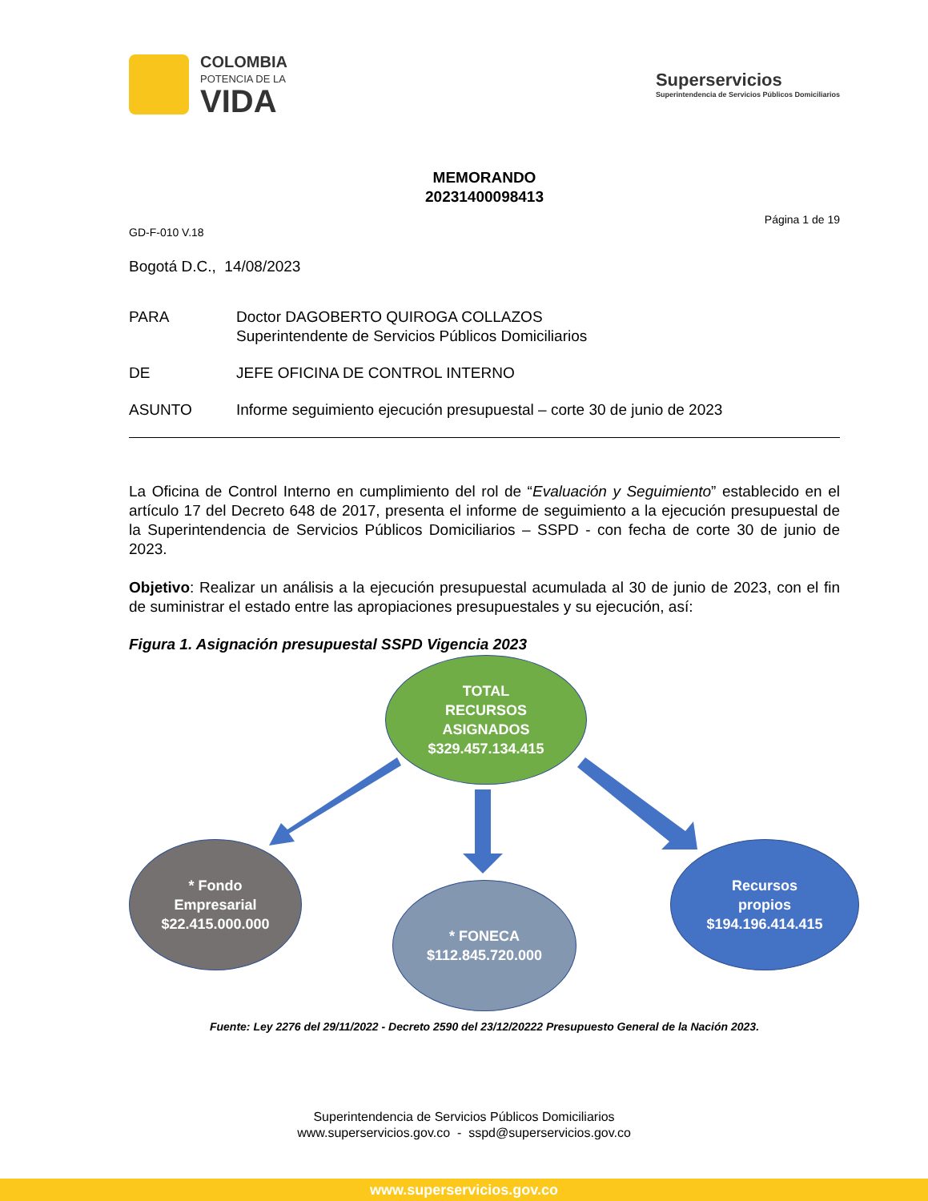COLOMBIA
POTENCIA DE LA
VIDA
Superservicios
Superintendencia de Servicios Públicos Domiciliarios
MEMORANDO
20231400098413
Página 1 de 19
GD-F-010 V.18
Bogotá D.C., 14/08/2023
PARA Doctor DAGOBERTO QUIROGA COLLAZOS
Superintendente de Servicios Públicos Domiciliarios
DE JEFE OFICINA DE CONTROL INTERNO
ASUNTO Informe seguimiento ejecución presupuestal – corte 30 de junio de 2023
La Oficina de Control Interno en cumplimiento del rol de “Evaluación y Seguimiento” establecido en el artículo 17 del Decreto 648 de 2017, presenta el informe de seguimiento a la ejecución presupuestal de la Superintendencia de Servicios Públicos Domiciliarios – SSPD - con fecha de corte 30 de junio de 2023.
Objetivo: Realizar un análisis a la ejecución presupuestal acumulada al 30 de junio de 2023, con el fin de suministrar el estado entre las apropiaciones presupuestales y su ejecución, así:
Figura 1. Asignación presupuestal SSPD Vigencia 2023
TOTAL
RECURSOS
ASIGNADOS
$329.457.134.415
* Fondo
Empresarial
$22.415.000.000
* FONECA
$112.845.720.000
Recursos
propios
$194.196.414.415
Fuente: Ley 2276 del 29/11/2022 - Decreto 2590 del 23/12/20222 Presupuesto General de la Nación 2023.
Superintendencia de Servicios Públicos Domiciliarios
www.superservicios.gov.co - sspd@superservicios.gov.co
www.superservicios.gov.co